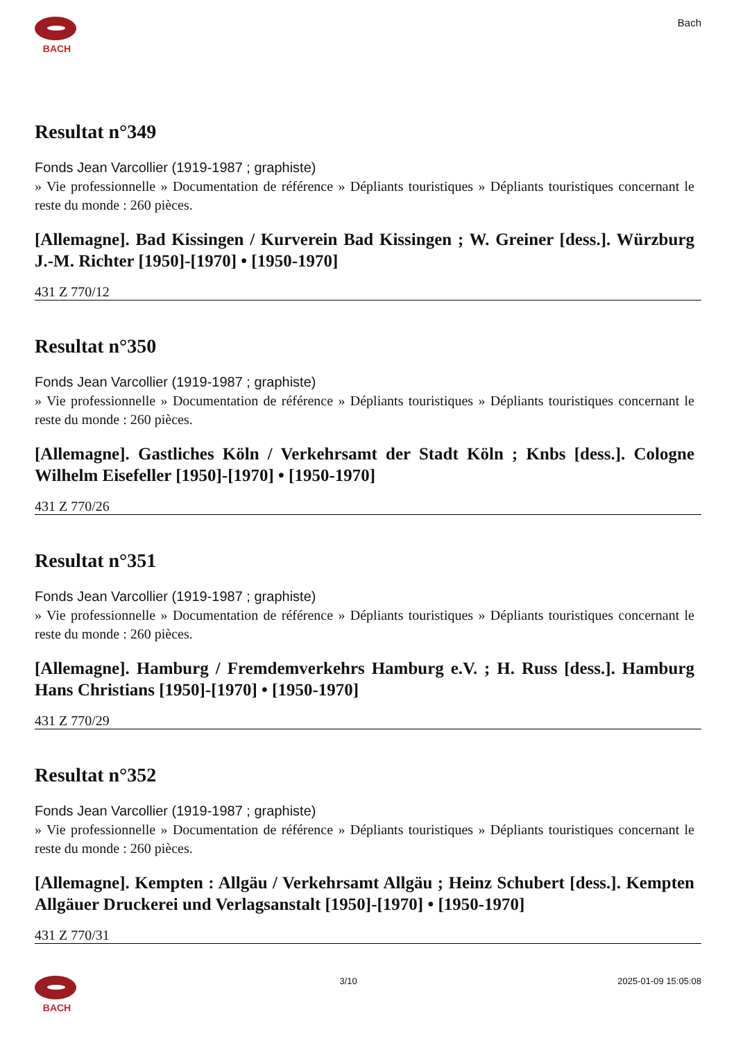BACH Bach
Resultat n°349
Fonds Jean Varcollier (1919-1987 ; graphiste)
» Vie professionnelle » Documentation de référence » Dépliants touristiques » Dépliants touristiques concernant le reste du monde : 260 pièces.
[Allemagne]. Bad Kissingen / Kurverein Bad Kissingen ; W. Greiner [dess.]. Würzburg J.-M. Richter [1950]-[1970] • [1950-1970]
431 Z 770/12
Resultat n°350
Fonds Jean Varcollier (1919-1987 ; graphiste)
» Vie professionnelle » Documentation de référence » Dépliants touristiques » Dépliants touristiques concernant le reste du monde : 260 pièces.
[Allemagne]. Gastliches Köln / Verkehrsamt der Stadt Köln ; Knbs [dess.]. Cologne Wilhelm Eisefeller [1950]-[1970] • [1950-1970]
431 Z 770/26
Resultat n°351
Fonds Jean Varcollier (1919-1987 ; graphiste)
» Vie professionnelle » Documentation de référence » Dépliants touristiques » Dépliants touristiques concernant le reste du monde : 260 pièces.
[Allemagne]. Hamburg / Fremdemverkehrs Hamburg e.V. ; H. Russ [dess.]. Hamburg Hans Christians [1950]-[1970] • [1950-1970]
431 Z 770/29
Resultat n°352
Fonds Jean Varcollier (1919-1987 ; graphiste)
» Vie professionnelle » Documentation de référence » Dépliants touristiques » Dépliants touristiques concernant le reste du monde : 260 pièces.
[Allemagne]. Kempten : Allgäu / Verkehrsamt Allgäu ; Heinz Schubert [dess.]. Kempten Allgäuer Druckerei und Verlagsanstalt [1950]-[1970] • [1950-1970]
431 Z 770/31
BACH 3/10 2025-01-09 15:05:08